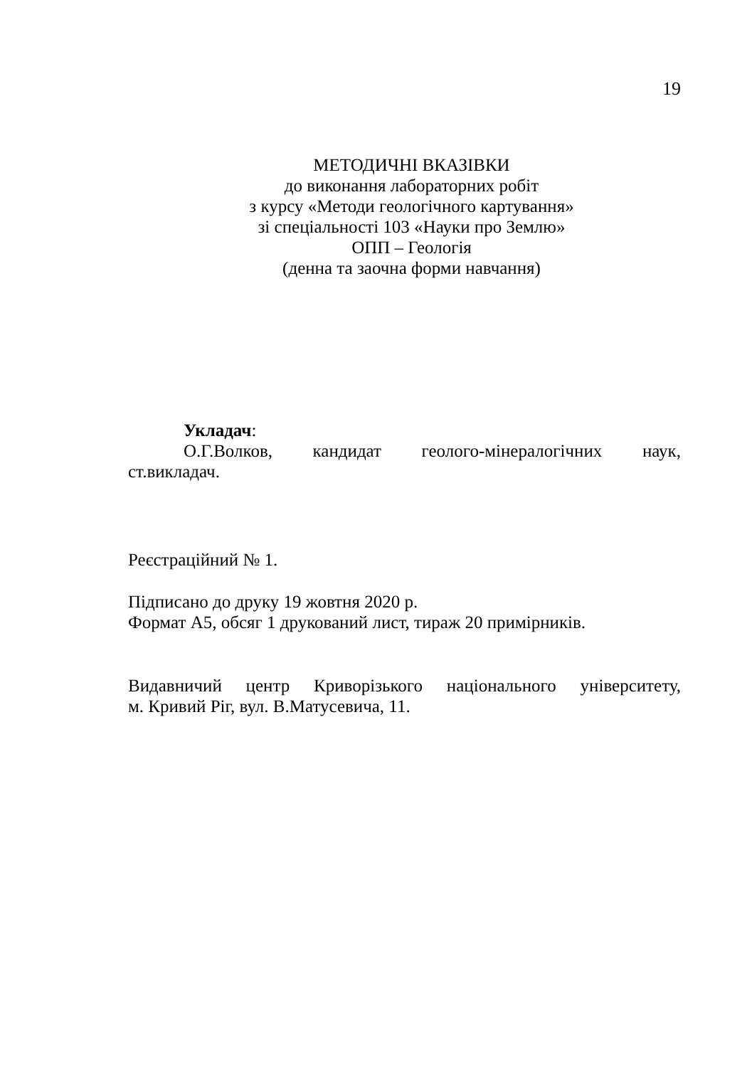19
МЕТОДИЧНІ ВКАЗІВКИ
до виконання лабораторних робіт
з курсу «Методи геологічного картування»
зі спеціальності 103 «Науки про Землю»
ОПП – Геологія
(денна та заочна форми навчання)
Укладач:
О.Г.Волков, кандидат геолого-мінералогічних наук,
ст.викладач.
Реєстраційний № 1.
Підписано до друку 19 жовтня 2020 р.
Формат А5, обсяг 1 друкований лист, тираж 20 примірників.
Видавничий центр Криворізького національного університету,
м. Кривий Ріг, вул. В.Матусевича, 11.